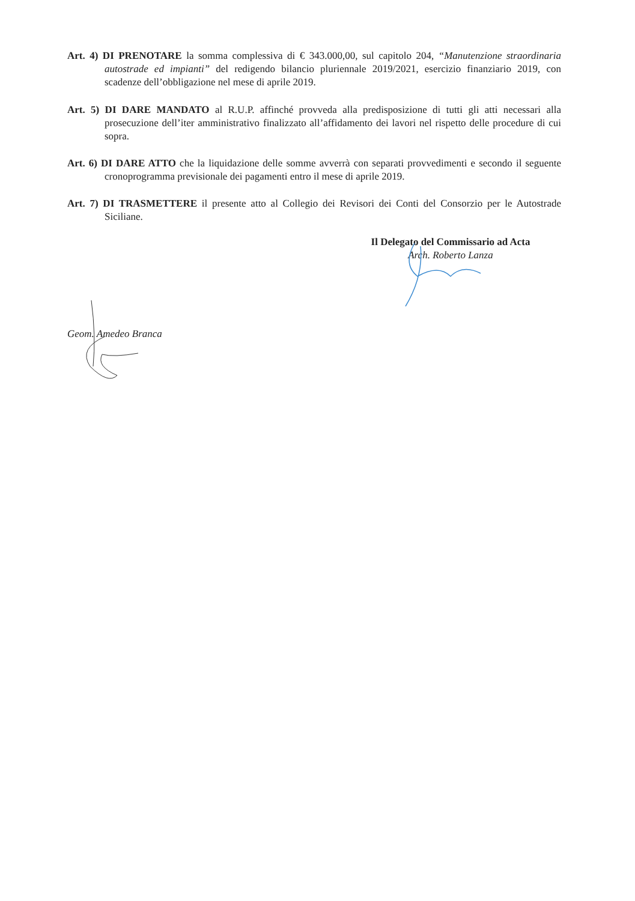Art. 4) DI PRENOTARE la somma complessiva di € 343.000,00, sul capitolo 204, “Manutenzione straordinaria autostrade ed impianti” del redigendo bilancio pluriennale 2019/2021, esercizio finanziario 2019, con scadenze dell’obbligazione nel mese di aprile 2019.
Art. 5) DI DARE MANDATO al R.U.P. affinché provveda alla predisposizione di tutti gli atti necessari alla prosecuzione dell’iter amministrativo finalizzato all’affidamento dei lavori nel rispetto delle procedure di cui sopra.
Art. 6) DI DARE ATTO che la liquidazione delle somme avverrà con separati provvedimenti e secondo il seguente cronoprogramma previsionale dei pagamenti entro il mese di aprile 2019.
Art. 7) DI TRASMETTERE il presente atto al Collegio dei Revisori dei Conti del Consorzio per le Autostrade Siciliane.
Il Delegato del Commissario ad Acta
Arch. Roberto Lanza
Geom. Amedeo Branca